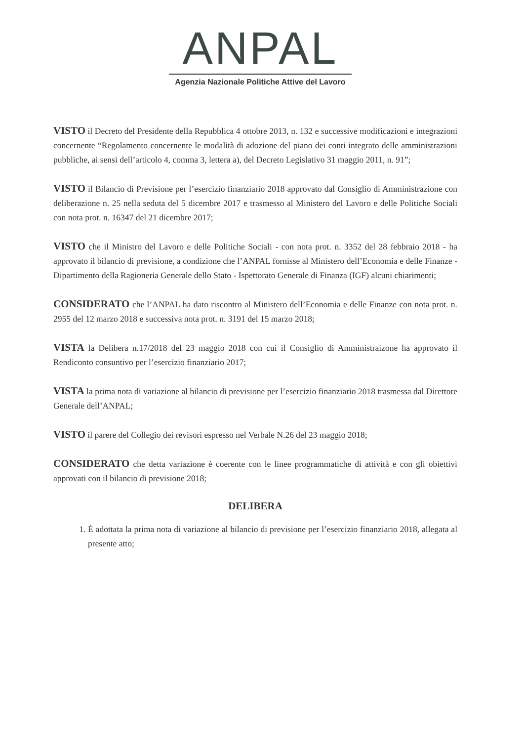ANPAL
Agenzia Nazionale Politiche Attive del Lavoro
VISTO il Decreto del Presidente della Repubblica 4 ottobre 2013, n. 132 e successive modificazioni e integrazioni concernente “Regolamento concernente le modalità di adozione del piano dei conti integrato delle amministrazioni pubbliche, ai sensi dell’articolo 4, comma 3, lettera a), del Decreto Legislativo 31 maggio 2011, n. 91”;
VISTO il Bilancio di Previsione per l’esercizio finanziario 2018 approvato dal Consiglio di Amministrazione con deliberazione n. 25 nella seduta del 5 dicembre 2017 e trasmesso al Ministero del Lavoro e delle Politiche Sociali con nota prot. n. 16347 del 21 dicembre 2017;
VISTO che il Ministro del Lavoro e delle Politiche Sociali - con nota prot. n. 3352 del 28 febbraio 2018 - ha approvato il bilancio di previsione, a condizione che l’ANPAL fornisse al Ministero dell’Economia e delle Finanze - Dipartimento della Ragioneria Generale dello Stato - Ispettorato Generale di Finanza (IGF) alcuni chiarimenti;
CONSIDERATO che l’ANPAL ha dato riscontro al Ministero dell’Economia e delle Finanze con nota prot. n. 2955 del 12 marzo 2018 e successiva nota prot. n. 3191 del 15 marzo 2018;
VISTA la Delibera n.17/2018 del 23 maggio 2018 con cui il Consiglio di Amministraizone ha approvato il Rendiconto consuntivo per l’esercizio finanziario 2017;
VISTA la prima nota di variazione al bilancio di previsione per l’esercizio finanziario 2018 trasmessa dal Direttore Generale dell’ANPAL;
VISTO il parere del Collegio dei revisori espresso nel Verbale N.26 del 23 maggio 2018;
CONSIDERATO che detta variazione è coerente con le linee programmatiche di attività e con gli obiettivi approvati con il bilancio di previsione 2018;
DELIBERA
1. È adottata la prima nota di variazione al bilancio di previsione per l’esercizio finanziario 2018, allegata al presente atto;